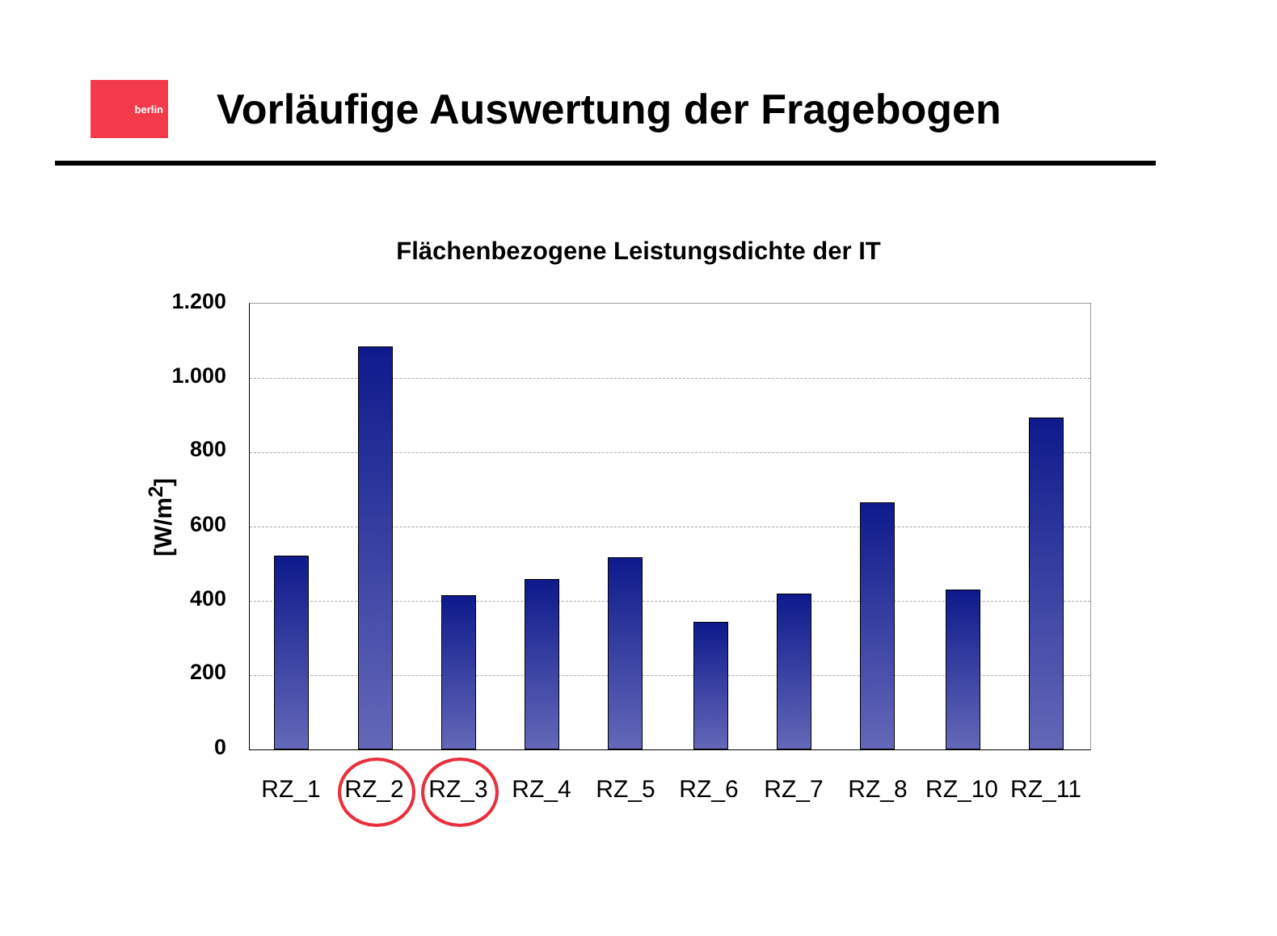berlin
Vorläufige Auswertung der Fragebogen
Flächenbezogene Leistungsdichte der IT
[W/m<sup>2</sup>]
1.200
1.000
800
600
400
200
0
RZ_1 RZ_2 RZ_3 RZ_4 RZ_5 RZ_6 RZ_7 RZ_8 RZ_10 RZ_11